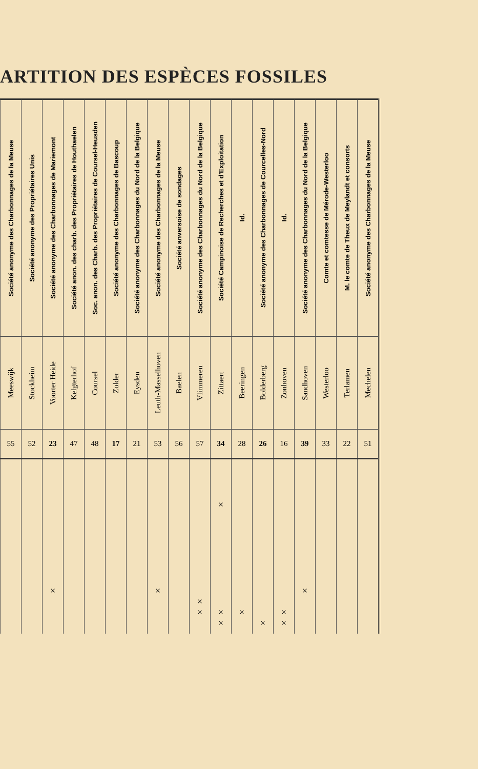ARTITION DES ESPÈCES FOSSILES
| Société anonyme des Charbonnages de la Meuse | Société anonyme des Propriétaires Unis | Société anonyme des Charbonnages de Mariemont | Société anon. des charb. des Propriétaires de Houthaelen | Soc. anon. des Charb. des Propriétaires de Coursel-Heusden | Société anonyme des Charbonnages de Bascoup | Société anonyme des Charbonnages du Nord de la Belgique | Société anonyme des Charbonnages de la Meuse | Société anversoise de sondages | Société anonyme des Charbonnages du Nord de la Belgique | Société Campinoise de Recherches et d'Exploitation | Id. | Société anonyme des Charbonnages de Courcelles-Nord | Id. | Société anonyme des Charbonnages du Nord de la Belgique | Comte et comtesse de Mérode-Westerloo | M. le comte de Theux de Meylandt et consorts | Société anonyme des Charbonnages de la Meuse |
| Meeswijk | Stockheim | Voorter Heide | Kelgterhof | Coursel | Zolder | Eysden | Leuth-Masselhoven | Baelen | Vlimmeren | Zittaert | Beeringen | Bolderberg | Zonhoven | Sandhoven | Westerloo | Terlamen | Mechelen |
| 55 | 52 | 23 | 47 | 48 | 17 | 21 | 53 | 56 | 57 | 34 | 28 | 26 | 16 | 39 | 33 | 22 | 51 |
| | | × | | | | | × | | × × | × × × | × | × | × × | × | | | |